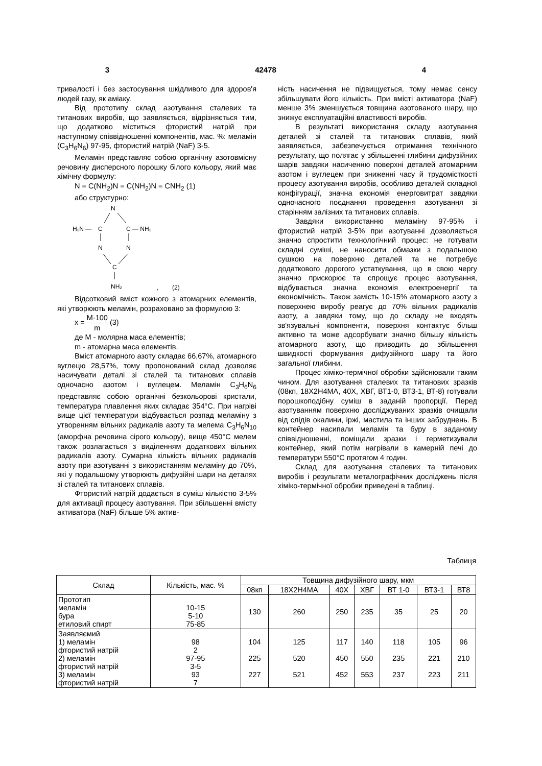3 42478 4
тривалості і без застосування шкідливого для здоров'я людей газу, як аміаку.
Від прототипу склад азотування сталевих та титанових виробів, що заявляється, відрізняється тим, що додатково міститься фтористий натрій при наступному співвідношенні компонентів, мас. %: меламін (C<sub>3</sub>H<sub>6</sub>N<sub>6</sub>) 97-95, фтористий натрій (NaF) 3-5.
Меламін представляє собою органічну азотовмісну речовину дисперсного порошку білого кольору, який має хімічну формулу:
N = C(NH<sub>2</sub>)N = C(NH<sub>2</sub>)N = CNH<sub>2</sub> (1)
або структурно:
N
H₂N —
C
C — NH₂
N
N
C
NH₂
,
(2)
Відсотковий вміст кожного з атомарних елементів, які утворюють меламін, розраховано за формулою 3:
x = M·100 m (3)
де M - молярна маса елементів;
m - атомарна маса елементів.
Вміст атомарного азоту складає 66,67%, атомарного вуглецю 28,57%, тому пропонований склад дозволяє насичувати деталі зі сталей та титанових сплавів одночасно азотом і вуглецем. Меламін C<sub>3</sub>H<sub>6</sub>N<sub>6</sub> представляє собою органічні безкольорові кристали, температура плавлення яких складає 354°C. При нагріві вище цієї температури відбувається розпад меламіну з утворенням вільних радикалів азоту та мелема C<sub>3</sub>H<sub>6</sub>N<sub>10</sub> (аморфна речовина сірого кольору), вище 450°C мелем також розлагається з виділенням додаткових вільних радикалів азоту. Сумарна кількість вільних радикалів азоту при азотуванні з використанням меламіну до 70%, які у подальшому утворюють дифузійні шари на деталях зі сталей та титанових сплавів.
Фтористий натрій додається в суміш кількістю 3-5% для активації процесу азотування. При збільшенні вмісту активатора (NaF) більше 5% актив-
ність насичення не підвищується, тому немає сенсу збільшувати його кількість. При вмісті активатора (NaF) менше 3% зменшується товщина азотованого шару, що знижує експлуатаційні властивості виробів.
В результаті використання складу азотування деталей зі сталей та титанових сплавів, який заявляється, забезпечується отримання технічного результату, що полягає у збільшенні глибини дифузійних шарів завдяки насиченню поверхні деталей атомарним азотом і вуглецем при зниженні часу й трудомісткості процесу азотування виробів, особливо деталей складної конфігурації, значна економія енерговитрат завдяки одночасного поєднання проведення азотування зі старінням залізних та титанових сплавів.
Завдяки використанню меламіну 97-95% і фтористий натрій 3-5% при азотуванні дозволяється значно спростити технологічний процес: не готувати складні суміші, не наносити обмазки з подальшою сушкою на поверхню деталей та не потребує додаткового дорогого устаткування, що в свою чергу значно прискорює та спрощує процес азотування, відбувається значна економія електроенергії та економічність. Також замість 10-15% атомарного азоту з поверхнею виробу реагує до 70% вільних радикалів азоту, а завдяки тому, що до складу не входять зв'язувальні компоненти, поверхня контактує більш активно та може адсорбувати значно більшу кількість атомарного азоту, що приводить до збільшення швидкості формування дифузійного шару та його загальної глибини.
Процес хіміко-термічної обробки здійснювали таким чином. Для азотування сталевих та титанових зразків (08кп, 18Х2Н4МА, 40Х, ХВГ, ВТ1-0, ВТ3-1, ВТ-8) готували порошкоподібну суміш в заданій пропорції. Перед азотуванням поверхню досліджуваних зразків очищали від слідів окалини, іржі, мастила та інших забруднень. В контейнер насипали меламін та буру в заданому співвідношенні, поміщали зразки і герметизували контейнер, який потім нагрівали в камерній печі до температури 550°C протягом 4 годин.
Склад для азотування сталевих та титанових виробів і результати металографічних досліджень після хіміко-термічної обробки приведені в таблиці.
Таблиця
| Склад | Кількість, мас. % | Товщина дифузійного шару, мкм | | | | | | |
| --- | --- | --- | --- | --- | --- | --- | --- | --- |
| | | 08кп | 18Х2Н4МА | 40Х | ХВГ | ВТ 1-0 | ВТ3-1 | ВТ8 |
| Прототип меламін бура етиловий спирт | 10-15 5-10 75-85 | 130 | 260 | 250 | 235 | 35 | 25 | 20 |
| Заявляємий 1) меламін фтористий натрій 2) меламін фтористий натрій 3) меламін фтористий натрій | 98 2 97-95 3-5 93 7 | 104 225 227 | 125 520 521 | 117 450 452 | 140 550 553 | 118 235 237 | 105 221 223 | 96 210 211 |